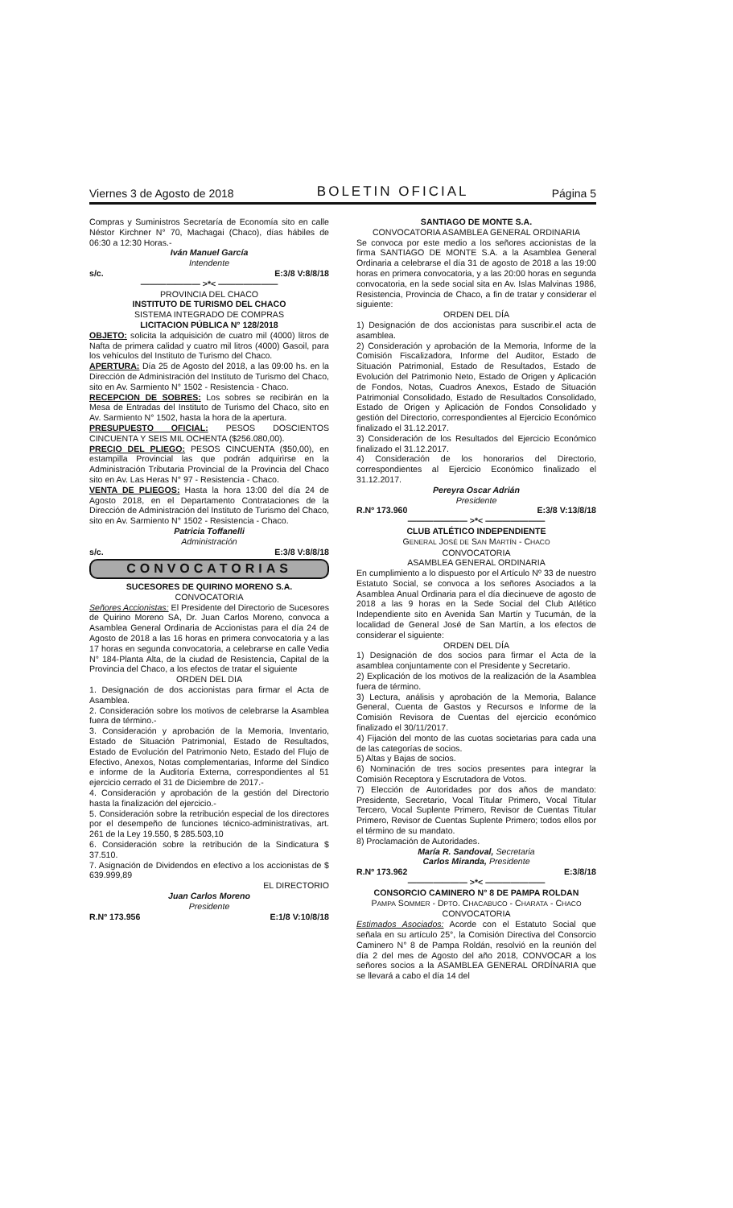Viernes 3 de Agosto de 2018 BOLETIN OFICIAL Página 5
Compras y Suministros Secretaría de Economía sito en calle Néstor Kirchner N° 70, Machagai (Chaco), días hábiles de 06:30 a 12:30 Horas.-
Iván Manuel García
Intendente
s/c. E:3/8 V:8/8/18
——————— >*< ———————
PROVINCIA DEL CHACO
INSTITUTO DE TURISMO DEL CHACO
SISTEMA INTEGRADO DE COMPRAS
LICITACION PÚBLICA N° 128/2018
OBJETO: solicita la adquisición de cuatro mil (4000) litros de Nafta de primera calidad y cuatro mil litros (4000) Gasoil, para los vehículos del Instituto de Turismo del Chaco.
APERTURA: Día 25 de Agosto del 2018, a las 09:00 hs. en la Dirección de Administración del Instituto de Turismo del Chaco, sito en Av. Sarmiento N° 1502 - Resistencia - Chaco.
RECEPCION DE SOBRES: Los sobres se recibirán en la Mesa de Entradas del Instituto de Turismo del Chaco, sito en Av. Sarmiento N° 1502, hasta la hora de la apertura.
PRESUPUESTO OFICIAL: PESOS DOSCIENTOS CINCUENTA Y SEIS MIL OCHENTA ($256.080,00).
PRECIO DEL PLIEGO: PESOS CINCUENTA ($50,00), en estampilla Provincial las que podrán adquirirse en la Administración Tributaria Provincial de la Provincia del Chaco sito en Av. Las Heras N° 97 - Resistencia - Chaco.
VENTA DE PLIEGOS: Hasta la hora 13:00 del día 24 de Agosto 2018, en el Departamento Contrataciones de la Dirección de Administración del Instituto de Turismo del Chaco, sito en Av. Sarmiento N° 1502 - Resistencia - Chaco.
Patricia Toffanelli
Administración
s/c. E:3/8 V:8/8/18
CONVOCATORIAS
SUCESORES DE QUIRINO MORENO S.A.
CONVOCATORIA
Señores Accionistas: El Presidente del Directorio de Sucesores de Quirino Moreno SA, Dr. Juan Carlos Moreno, convoca a Asamblea General Ordinaria de Accionistas para el día 24 de Agosto de 2018 a las 16 horas en primera convocatoria y a las 17 horas en segunda convocatoria, a celebrarse en calle Vedia N° 184-Planta Alta, de la ciudad de Resistencia, Capital de la Provincia del Chaco, a los efectos de tratar el siguiente
ORDEN DEL DIA
1. Designación de dos accionistas para firmar el Acta de Asamblea.
2. Consideración sobre los motivos de celebrarse la Asamblea fuera de término.-
3. Consideración y aprobación de la Memoria, Inventario, Estado de Situación Patrimonial, Estado de Resultados, Estado de Evolución del Patrimonio Neto, Estado del Flujo de Efectivo, Anexos, Notas complementarias, Informe del Síndico e informe de la Auditoría Externa, correspondientes al 51 ejercicio cerrado el 31 de Diciembre de 2017.-
4. Consideración y aprobación de la gestión del Directorio hasta la finalización del ejercicio.-
5. Consideración sobre la retribución especial de los directores por el desempeño de funciones técnico-administrativas, art. 261 de la Ley 19.550, $ 285.503,10
6. Consideración sobre la retribución de la Sindicatura $ 37.510.
7. Asignación de Dividendos en efectivo a los accionistas de $ 639.999,89
EL DIRECTORIO
Juan Carlos Moreno
Presidente
R.Nº 173.956 E:1/8 V:10/8/18
SANTIAGO DE MONTE S.A.
CONVOCATORIA ASAMBLEA GENERAL ORDINARIA
Se convoca por este medio a los señores accionistas de la firma SANTIAGO DE MONTE S.A. a la Asamblea General Ordinaria a celebrarse el día 31 de agosto de 2018 a las 19:00 horas en primera convocatoria, y a las 20:00 horas en segunda convocatoria, en la sede social sita en Av. Islas Malvinas 1986, Resistencia, Provincia de Chaco, a fin de tratar y considerar el siguiente:
ORDEN DEL DÍA
1) Designación de dos accionistas para suscribir.el acta de asamblea.
2) Consideración y aprobación de la Memoria, Informe de la Comisión Fiscalizadora, Informe del Auditor, Estado de Situación Patrimonial, Estado de Resultados, Estado de Evolución del Patrimonio Neto, Estado de Origen y Aplicación de Fondos, Notas, Cuadros Anexos, Estado de Situación Patrimonial Consolidado, Estado de Resultados Consolidado, Estado de Origen y Aplicación de Fondos Consolidado y gestión del Directorio, correspondientes al Ejercicio Económico finalizado el 31.12.2017.
3) Consideración de los Resultados del Ejercicio Económico finalizado el 31.12.2017.
4) Consideración de los honorarios del Directorio, correspondientes al Ejercicio Económico finalizado el 31.12.2017.
Pereyra Oscar Adrián
Presidente
R.Nº 173.960 E:3/8 V:13/8/18
——————— >*< ———————
CLUB ATLÉTICO INDEPENDIENTE
GENERAL JOSÉ DE SAN MARTÍN - CHACO
CONVOCATORIA
ASAMBLEA GENERAL ORDINARIA
En cumplimiento a lo dispuesto por el Artículo Nº 33 de nuestro Estatuto Social, se convoca a los señores Asociados a la Asamblea Anual Ordinaria para el día diecinueve de agosto de 2018 a las 9 horas en la Sede Social del Club Atlético Independiente sito en Avenida San Martín y Tucumán, de la localidad de General José de San Martín, a los efectos de considerar el siguiente:
ORDEN DEL DÍA
1) Designación de dos socios para firmar el Acta de la asamblea conjuntamente con el Presidente y Secretario.
2) Explicación de los motivos de la realización de la Asamblea fuera de término.
3) Lectura, análisis y aprobación de la Memoria, Balance General, Cuenta de Gastos y Recursos e Informe de la Comisión Revisora de Cuentas del ejercicio económico finalizado el 30/11/2017.
4) Fijación del monto de las cuotas societarias para cada una de las categorías de socios.
5) Altas y Bajas de socios.
6) Nominación de tres socios presentes para integrar la Comisión Receptora y Escrutadora de Votos.
7) Elección de Autoridades por dos años de mandato: Presidente, Secretario, Vocal Titular Primero, Vocal Titular Tercero, Vocal Suplente Primero, Revisor de Cuentas Titular Primero, Revisor de Cuentas Suplente Primero; todos ellos por el término de su mandato.
8) Proclamación de Autoridades.
María R. Sandoval, Secretaria
Carlos Miranda, Presidente
R.Nº 173.962 E:3/8/18
——————— >*< ———————
CONSORCIO CAMINERO N° 8 DE PAMPA ROLDAN
PAMPA SOMMER - DPTO. CHACABUCO - CHARATA - CHACO
CONVOCATORIA
Estimados Asociados: Acorde con el Estatuto Social que señala en su artículo 25°, la Comisión Directiva del Consorcio Caminero N° 8 de Pampa Roldán, resolvió en la reunión del día 2 del mes de Agosto del año 2018, CONVOCAR a los señores socios a la ASAMBLEA GENERAL ORDÍNARIA que se llevará a cabo el día 14 del